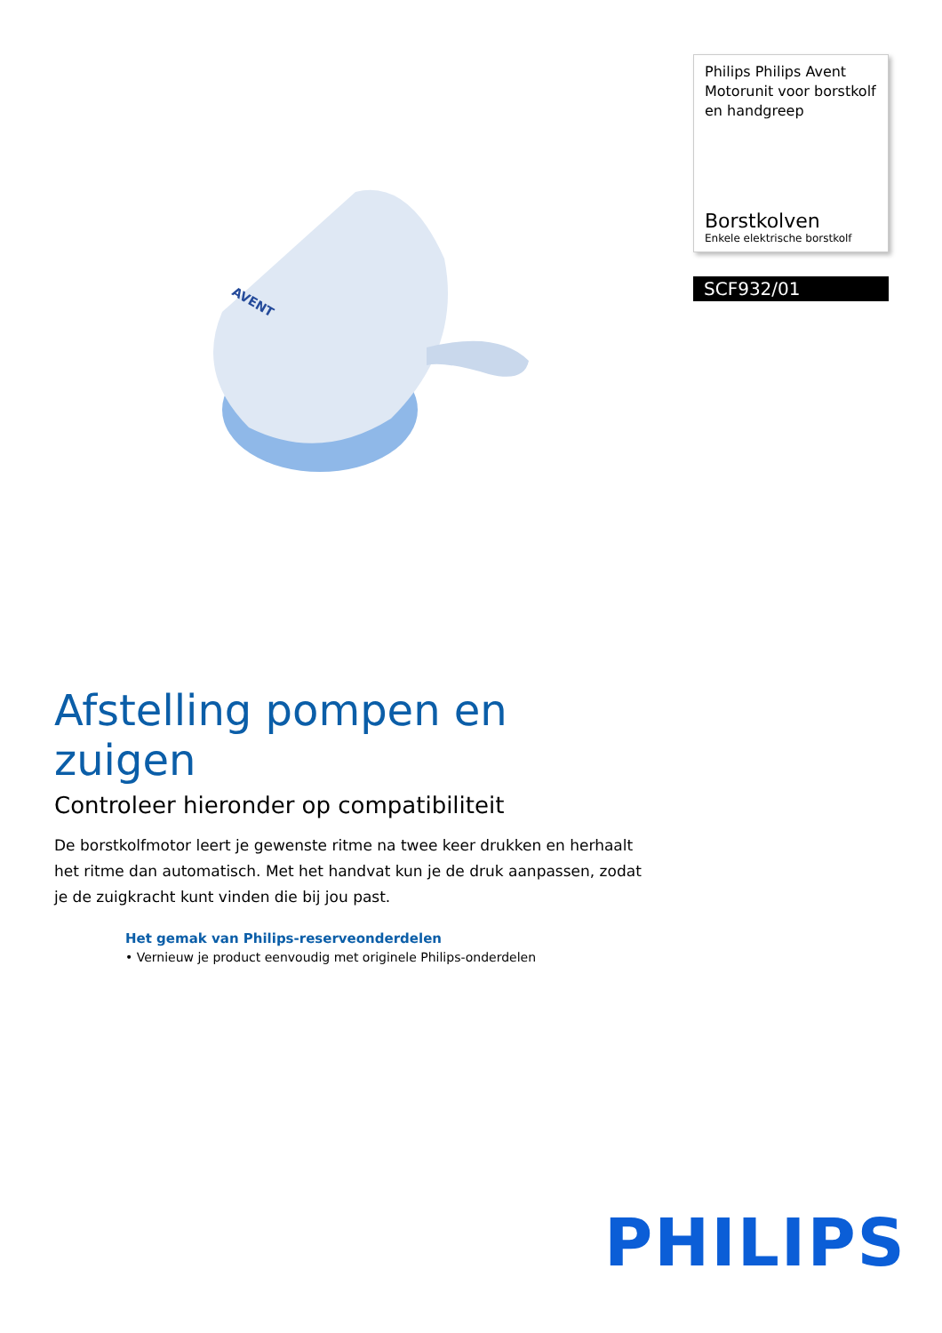AVENT
Philips Philips Avent Motorunit voor borstkolf en handgreep
Borstkolven
Enkele elektrische borstkolf
SCF932/01
Afstelling pompen en zuigen
Controleer hieronder op compatibiliteit
De borstkolfmotor leert je gewenste ritme na twee keer drukken en herhaalt het ritme dan automatisch. Met het handvat kun je de druk aanpassen, zodat je de zuigkracht kunt vinden die bij jou past.
Het gemak van Philips-reserveonderdelen
• Vernieuw je product eenvoudig met originele Philips-onderdelen
PHILIPS